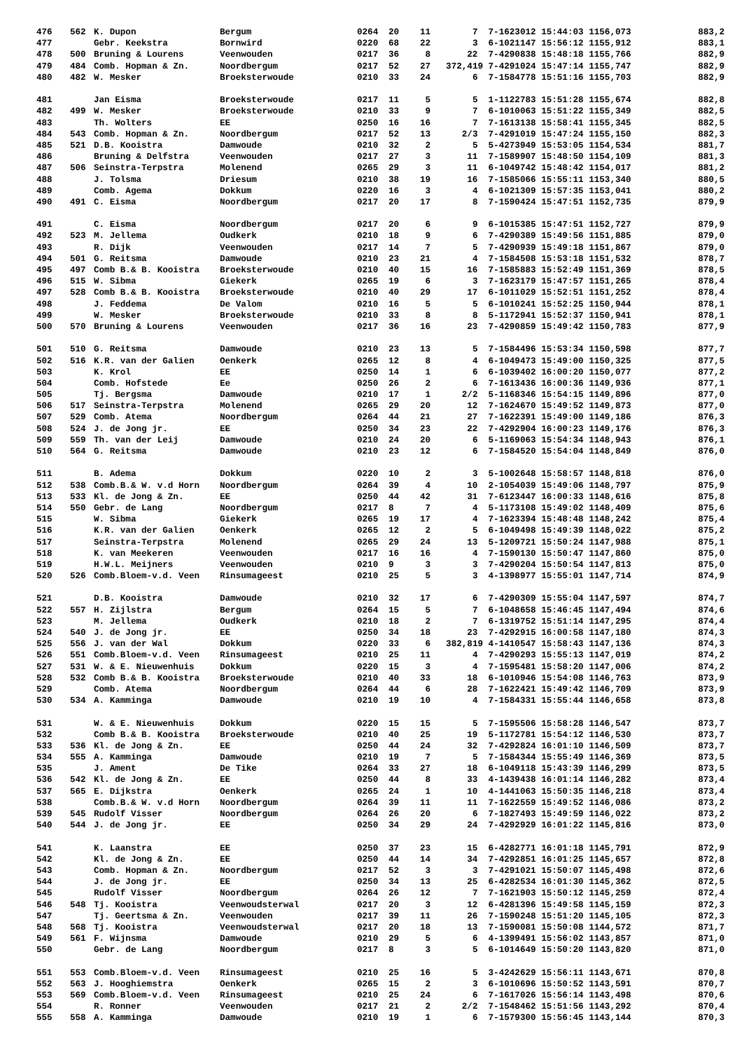| 476 | 562 | K. Dupon | Bergum | 0264 | 20 | 11 | 7 | 7-1623012 15:44:03 1156,073 | 883,2 |
| 477 | | Gebr. Keekstra | Bornwird | 0220 | 68 | 22 | 3 | 6-1021147 15:56:12 1155,912 | 883,1 |
| 478 | 500 | Bruning & Lourens | Veenwouden | 0217 | 36 | 8 | 22 | 7-4290838 15:48:18 1155,766 | 882,9 |
| 479 | 484 | Comb. Hopman & Zn. | Noordbergum | 0217 | 52 | 27 | 372,419 | 7-4291024 15:47:14 1155,747 | 882,9 |
| 480 | 482 | W. Mesker | Broeksterwoude | 0210 | 33 | 24 | 6 | 7-1584778 15:51:16 1155,703 | 882,9 |
| 481 | | Jan Eisma | Broeksterwoude | 0217 | 11 | 5 | 5 | 1-1122783 15:51:28 1155,674 | 882,8 |
| 482 | 499 | W. Mesker | Broeksterwoude | 0210 | 33 | 9 | 7 | 6-1010063 15:51:22 1155,349 | 882,5 |
| 483 | | Th. Wolters | EE | 0250 | 16 | 16 | 7 | 7-1613138 15:58:41 1155,345 | 882,5 |
| 484 | 543 | Comb. Hopman & Zn. | Noordbergum | 0217 | 52 | 13 | 2/3 | 7-4291019 15:47:24 1155,150 | 882,3 |
| 485 | 521 | D.B. Kooistra | Damwoude | 0210 | 32 | 2 | 5 | 5-4273949 15:53:05 1154,534 | 881,7 |
| 486 | | Bruning & Delfstra | Veenwouden | 0217 | 27 | 3 | 11 | 7-1589907 15:48:50 1154,109 | 881,3 |
| 487 | 506 | Seinstra-Terpstra | Molenend | 0265 | 29 | 3 | 11 | 6-1049742 15:48:42 1154,017 | 881,2 |
| 488 | | J. Tolsma | Driesum | 0210 | 38 | 19 | 16 | 7-1585066 15:55:11 1153,340 | 880,5 |
| 489 | | Comb. Agema | Dokkum | 0220 | 16 | 3 | 4 | 6-1021309 15:57:35 1153,041 | 880,2 |
| 490 | 491 | C. Eisma | Noordbergum | 0217 | 20 | 17 | 8 | 7-1590424 15:47:51 1152,735 | 879,9 |
| 491 | | C. Eisma | Noordbergum | 0217 | 20 | 6 | 9 | 6-1015385 15:47:51 1152,727 | 879,9 |
| 492 | 523 | M. Jellema | Oudkerk | 0210 | 18 | 9 | 6 | 7-4290389 15:49:56 1151,885 | 879,0 |
| 493 | | R. Dijk | Veenwouden | 0217 | 14 | 7 | 5 | 7-4290939 15:49:18 1151,867 | 879,0 |
| 494 | 501 | G. Reitsma | Damwoude | 0210 | 23 | 21 | 4 | 7-1584508 15:53:18 1151,532 | 878,7 |
| 495 | 497 | Comb B.& B. Kooistra | Broeksterwoude | 0210 | 40 | 15 | 16 | 7-1585883 15:52:49 1151,369 | 878,5 |
| 496 | 515 | W. Sibma | Giekerk | 0265 | 19 | 6 | 3 | 7-1623179 15:47:57 1151,265 | 878,4 |
| 497 | 528 | Comb B.& B. Kooistra | Broeksterwoude | 0210 | 40 | 29 | 17 | 6-1011029 15:52:51 1151,252 | 878,4 |
| 498 | | J. Feddema | De Valom | 0210 | 16 | 5 | 5 | 6-1010241 15:52:25 1150,944 | 878,1 |
| 499 | | W. Mesker | Broeksterwoude | 0210 | 33 | 8 | 8 | 5-1172941 15:52:37 1150,941 | 878,1 |
| 500 | 570 | Bruning & Lourens | Veenwouden | 0217 | 36 | 16 | 23 | 7-4290859 15:49:42 1150,783 | 877,9 |
| 501 | 510 | G. Reitsma | Damwoude | 0210 | 23 | 13 | 5 | 7-1584496 15:53:34 1150,598 | 877,7 |
| 502 | 516 | K.R. van der Galien | Oenkerk | 0265 | 12 | 8 | 4 | 6-1049473 15:49:00 1150,325 | 877,5 |
| 503 | | K. Krol | EE | 0250 | 14 | 1 | 6 | 6-1039402 16:00:20 1150,077 | 877,2 |
| 504 | | Comb. Hofstede | Ee | 0250 | 26 | 2 | 6 | 7-1613436 16:00:36 1149,936 | 877,1 |
| 505 | | Tj. Bergsma | Damwoude | 0210 | 17 | 1 | 2/2 | 5-1168346 15:54:15 1149,896 | 877,0 |
| 506 | 517 | Seinstra-Terpstra | Molenend | 0265 | 29 | 20 | 12 | 7-1624670 15:49:52 1149,873 | 877,0 |
| 507 | 529 | Comb. Atema | Noordbergum | 0264 | 44 | 21 | 27 | 7-1622391 15:49:00 1149,186 | 876,3 |
| 508 | 524 | J. de Jong jr. | EE | 0250 | 34 | 23 | 22 | 7-4292904 16:00:23 1149,176 | 876,3 |
| 509 | 559 | Th. van der Leij | Damwoude | 0210 | 24 | 20 | 6 | 5-1169063 15:54:34 1148,943 | 876,1 |
| 510 | 564 | G. Reitsma | Damwoude | 0210 | 23 | 12 | 6 | 7-1584520 15:54:04 1148,849 | 876,0 |
| 511 | | B. Adema | Dokkum | 0220 | 10 | 2 | 3 | 5-1002648 15:58:57 1148,818 | 876,0 |
| 512 | 538 | Comb.B.& W. v.d Horn | Noordbergum | 0264 | 39 | 4 | 10 | 2-1054039 15:49:06 1148,797 | 875,9 |
| 513 | 533 | Kl. de Jong & Zn. | EE | 0250 | 44 | 42 | 31 | 7-6123447 16:00:33 1148,616 | 875,8 |
| 514 | 550 | Gebr. de Lang | Noordbergum | 0217 | 8 | 7 | 4 | 5-1173108 15:49:02 1148,409 | 875,6 |
| 515 | | W. Sibma | Giekerk | 0265 | 19 | 17 | 4 | 7-1623394 15:48:48 1148,242 | 875,4 |
| 516 | | K.R. van der Galien | Oenkerk | 0265 | 12 | 2 | 5 | 6-1049498 15:49:39 1148,022 | 875,2 |
| 517 | | Seinstra-Terpstra | Molenend | 0265 | 29 | 24 | 13 | 5-1209721 15:50:24 1147,988 | 875,1 |
| 518 | | K. van Meekeren | Veenwouden | 0217 | 16 | 16 | 4 | 7-1590130 15:50:47 1147,860 | 875,0 |
| 519 | | H.W.L. Meijners | Veenwouden | 0210 | 9 | 3 | 3 | 7-4290204 15:50:54 1147,813 | 875,0 |
| 520 | 526 | Comb.Bloem-v.d. Veen | Rinsumageest | 0210 | 25 | 5 | 3 | 4-1398977 15:55:01 1147,714 | 874,9 |
| 521 | | D.B. Kooistra | Damwoude | 0210 | 32 | 17 | 6 | 7-4290309 15:55:04 1147,597 | 874,7 |
| 522 | 557 | H. Zijlstra | Bergum | 0264 | 15 | 5 | 7 | 6-1048658 15:46:45 1147,494 | 874,6 |
| 523 | | M. Jellema | Oudkerk | 0210 | 18 | 2 | 7 | 6-1319752 15:51:14 1147,295 | 874,4 |
| 524 | 540 | J. de Jong jr. | EE | 0250 | 34 | 18 | 23 | 7-4292915 16:00:58 1147,180 | 874,3 |
| 525 | 556 | J. van der Wal | Dokkum | 0220 | 33 | 6 | 382,819 | 4-1410547 15:58:43 1147,136 | 874,3 |
| 526 | 551 | Comb.Bloem-v.d. Veen | Rinsumageest | 0210 | 25 | 11 | 4 | 7-4290293 15:55:13 1147,019 | 874,2 |
| 527 | 531 | W. & E. Nieuwenhuis | Dokkum | 0220 | 15 | 3 | 4 | 7-1595481 15:58:20 1147,006 | 874,2 |
| 528 | 532 | Comb B.& B. Kooistra | Broeksterwoude | 0210 | 40 | 33 | 18 | 6-1010946 15:54:08 1146,763 | 873,9 |
| 529 | | Comb. Atema | Noordbergum | 0264 | 44 | 6 | 28 | 7-1622421 15:49:42 1146,709 | 873,9 |
| 530 | 534 | A. Kamminga | Damwoude | 0210 | 19 | 10 | 4 | 7-1584331 15:55:44 1146,658 | 873,8 |
| 531 | | W. & E. Nieuwenhuis | Dokkum | 0220 | 15 | 15 | 5 | 7-1595506 15:58:28 1146,547 | 873,7 |
| 532 | | Comb B.& B. Kooistra | Broeksterwoude | 0210 | 40 | 25 | 19 | 5-1172781 15:54:12 1146,530 | 873,7 |
| 533 | 536 | Kl. de Jong & Zn. | EE | 0250 | 44 | 24 | 32 | 7-4292824 16:01:10 1146,509 | 873,7 |
| 534 | 555 | A. Kamminga | Damwoude | 0210 | 19 | 7 | 5 | 7-1584344 15:55:49 1146,369 | 873,5 |
| 535 | | J. Ament | De Tike | 0264 | 33 | 27 | 18 | 6-1049118 15:43:39 1146,299 | 873,5 |
| 536 | 542 | Kl. de Jong & Zn. | EE | 0250 | 44 | 8 | 33 | 4-1439438 16:01:14 1146,282 | 873,4 |
| 537 | 565 | E. Dijkstra | Oenkerk | 0265 | 24 | 1 | 10 | 4-1441063 15:50:35 1146,218 | 873,4 |
| 538 | | Comb.B.& W. v.d Horn | Noordbergum | 0264 | 39 | 11 | 11 | 7-1622559 15:49:52 1146,086 | 873,2 |
| 539 | 545 | Rudolf Visser | Noordbergum | 0264 | 26 | 20 | 6 | 7-1827493 15:49:59 1146,022 | 873,2 |
| 540 | 544 | J. de Jong jr. | EE | 0250 | 34 | 29 | 24 | 7-4292929 16:01:22 1145,816 | 873,0 |
| 541 | | K. Laanstra | EE | 0250 | 37 | 23 | 15 | 6-4282771 16:01:18 1145,791 | 872,9 |
| 542 | | Kl. de Jong & Zn. | EE | 0250 | 44 | 14 | 34 | 7-4292851 16:01:25 1145,657 | 872,8 |
| 543 | | Comb. Hopman & Zn. | Noordbergum | 0217 | 52 | 3 | 3 | 7-4291021 15:50:07 1145,498 | 872,6 |
| 544 | | J. de Jong jr. | EE | 0250 | 34 | 13 | 25 | 6-4282534 16:01:30 1145,362 | 872,5 |
| 545 | | Rudolf Visser | Noordbergum | 0264 | 26 | 12 | 7 | 7-1621903 15:50:12 1145,259 | 872,4 |
| 546 | 548 | Tj. Kooistra | Veenwoudsterwal | 0217 | 20 | 3 | 12 | 6-4281396 15:49:58 1145,159 | 872,3 |
| 547 | | Tj. Geertsma & Zn. | Veenwouden | 0217 | 39 | 11 | 26 | 7-1590248 15:51:20 1145,105 | 872,3 |
| 548 | 568 | Tj. Kooistra | Veenwoudsterwal | 0217 | 20 | 18 | 13 | 7-1590081 15:50:08 1144,572 | 871,7 |
| 549 | 561 | F. Wijnsma | Damwoude | 0210 | 29 | 5 | 6 | 4-1399491 15:56:02 1143,857 | 871,0 |
| 550 | | Gebr. de Lang | Noordbergum | 0217 | 8 | 3 | 5 | 6-1014649 15:50:20 1143,820 | 871,0 |
| 551 | 553 | Comb.Bloem-v.d. Veen | Rinsumageest | 0210 | 25 | 16 | 5 | 3-4242629 15:56:11 1143,671 | 870,8 |
| 552 | 563 | J. Hooghiemstra | Oenkerk | 0265 | 15 | 2 | 3 | 6-1010696 15:50:52 1143,591 | 870,7 |
| 553 | 569 | Comb.Bloem-v.d. Veen | Rinsumageest | 0210 | 25 | 24 | 6 | 7-1617026 15:56:14 1143,498 | 870,6 |
| 554 | | R. Ronner | Veenwouden | 0217 | 21 | 2 | 2/2 | 7-1548462 15:51:56 1143,292 | 870,4 |
| 555 | 558 | A. Kamminga | Damwoude | 0210 | 19 | 1 | 6 | 7-1579300 15:56:45 1143,144 | 870,3 |